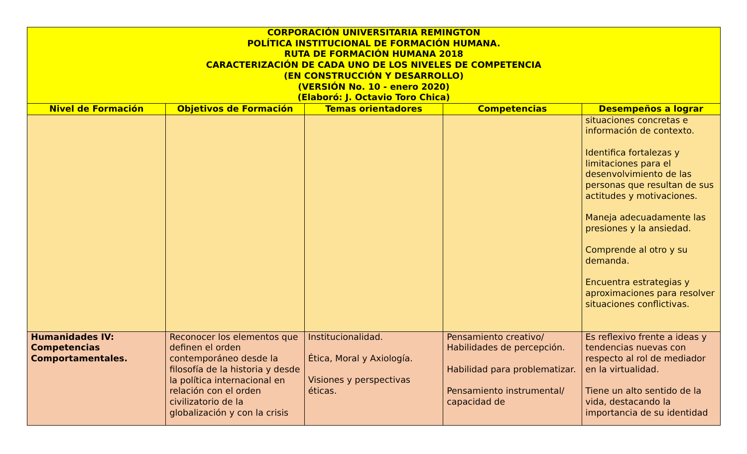| CORPORACIÓN UNIVERSITARIA REMINGTON POLÍTICA INSTITUCIONAL DE FORMACIÓN HUMANA. RUTA DE FORMACIÓN HUMANA 2018 CARACTERIZACIÓN DE CADA UNO DE LOS NIVELES DE COMPETENCIA (EN CONSTRUCCIÓN Y DESARROLLO) (VERSIÓN No. 10 - enero 2020) (Elaboró: J. Octavio Toro Chica) | | | | |
| Nivel de Formación | Objetivos de Formación | Temas orientadores | Competencias | Desempeños a lograr |
| | | | | situaciones concretas e información de contexto. Identifica fortalezas y limitaciones para el desenvolvimiento de las personas que resultan de sus actitudes y motivaciones. Maneja adecuadamente las presiones y la ansiedad. Comprende al otro y su demanda. Encuentra estrategias y aproximaciones para resolver situaciones conflictivas. |
| Humanidades IV: Competencias Comportamentales. | Reconocer los elementos que definen el orden contemporáneo desde la filosofía de la historia y desde la política internacional en relación con el orden civilizatorio de la globalización y con la crisis | Institucionalidad. Ética, Moral y Axiología. Visiones y perspectivas éticas. | Pensamiento creativo/ Habilidades de percepción. Habilidad para problematizar. Pensamiento instrumental/ capacidad de | Es reflexivo frente a ideas y tendencias nuevas con respecto al rol de mediador en la virtualidad. Tiene un alto sentido de la vida, destacando la importancia de su identidad |